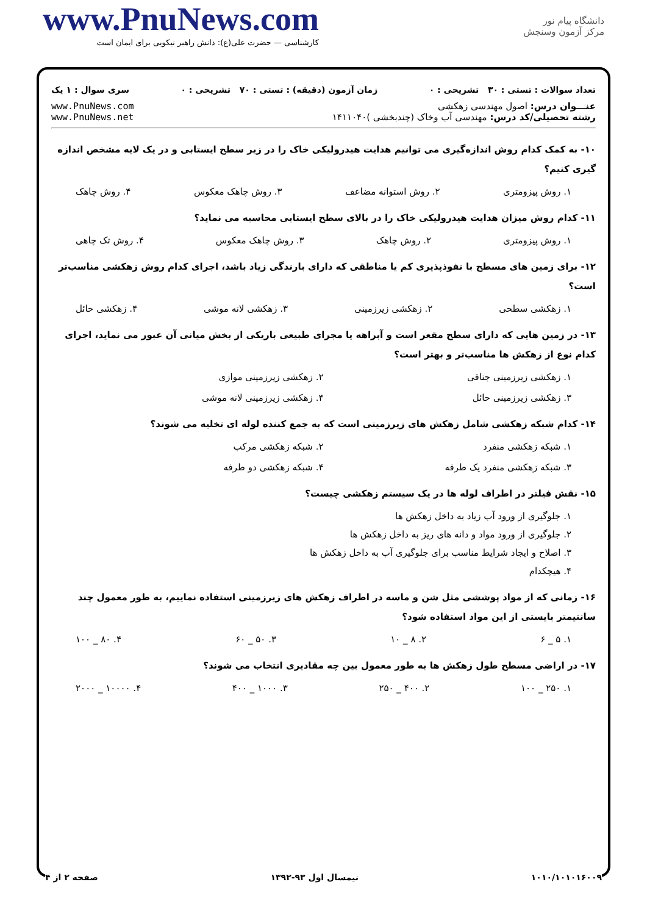www.PnuNews.com
کارشناسی — حضرت علی(ع): دانش راهبر نیکویی برای ایمان است
دانشگاه پیام نور
مرکز آزمون وسنجش
تعداد سوالات : تستی : ۳۰ تشریحی : ۰ زمان آزمون (دقیقه) : تستی : ۷۰ تشریحی : ۰ سری سوال : ۱ یک
عنـــوان درس: اصول مهندسی زهکشی
رشته تحصیلی/کد درس: مهندسی آب وخاک (چندبخشی )۱۴۱۱۰۴۰
www.PnuNews.com
www.PnuNews.net
۱۰- به کمک کدام روش اندازه‌گیری می توانیم هدایت هیدرولیکی خاک را در زیر سطح ایستابی و در یک لایه مشخص اندازه گیری کنیم؟
۱. روش پیزومتری ۲. روش استوانه مضاعف ۳. روش چاهک معکوس ۴. روش چاهک
۱۱- کدام روش میزان هدایت هیدرولیکی خاک را در بالای سطح ایستابی محاسبه می نماید؟
۱. روش پیزومتری ۲. روش چاهک ۳. روش چاهک معکوس ۴. روش تک چاهی
۱۲- برای زمین های مسطح با نفوذپذیری کم یا مناطقی که دارای بارندگی زیاد باشد، اجرای کدام روش زهکشی مناسب‌تر است؟
۱. زهکشی سطحی ۲. زهکشی زیرزمینی ۳. زهکشی لانه موشی ۴. زهکشی حائل
۱۳- در زمین هایی که دارای سطح مقعر است و آبراهه یا مجرای طبیعی باریکی از بخش میانی آن عبور می نماید، اجرای کدام نوع از زهکش ها مناسب‌تر و بهتر است؟
۱. زهکشی زیرزمینی جناقی ۲. زهکشی زیرزمینی موازی ۳. زهکشی زیرزمینی حائل ۴. زهکشی زیرزمینی لانه موشی
۱۴- کدام شبکه زهکشی شامل زهکش های زیرزمینی است که به جمع کننده لوله ای تخلیه می شوند؟
۱. شبکه زهکشی منفرد ۲. شبکه زهکشی مرکب ۳. شبکه زهکشی منفرد یک طرفه ۴. شبکه زهکشی دو طرفه
۱۵- نقش فیلتر در اطراف لوله ها در یک سیستم زهکشی چیست؟
۱. جلوگیری از ورود آب زیاد به داخل زهکش ها
۲. جلوگیری از ورود مواد و دانه های ریز به داخل زهکش ها
۳. اصلاح و ایجاد شرایط مناسب برای جلوگیری آب به داخل زهکش ها
۴. هیچکدام
۱۶- زمانی که از مواد پوششی مثل شن و ماسه در اطراف زهکش های زیرزمینی استفاده نماییم، به طور معمول چند سانتیمتر بایستی از این مواد استفاده شود؟
۱. ۵ _ ۶ ۲. ۸ _ ۱۰ ۳. ۵۰ _ ۶۰ ۴. ۸۰ _ ۱۰۰
۱۷- در اراضی مسطح طول زهکش ها به طور معمول بین چه مقادیری انتخاب می شوند؟
۱. ۲۵۰ _ ۱۰۰ ۲. ۴۰۰ _ ۲۵۰ ۳. ۱۰۰۰ _ ۴۰۰ ۴. ۱۰۰۰۰ _ ۲۰۰۰
۱۰۱۰/۱۰۱۰۱۶۰۰۹ نیمسال اول ۹۳-۱۳۹۲ صفحه ۲ از ۴